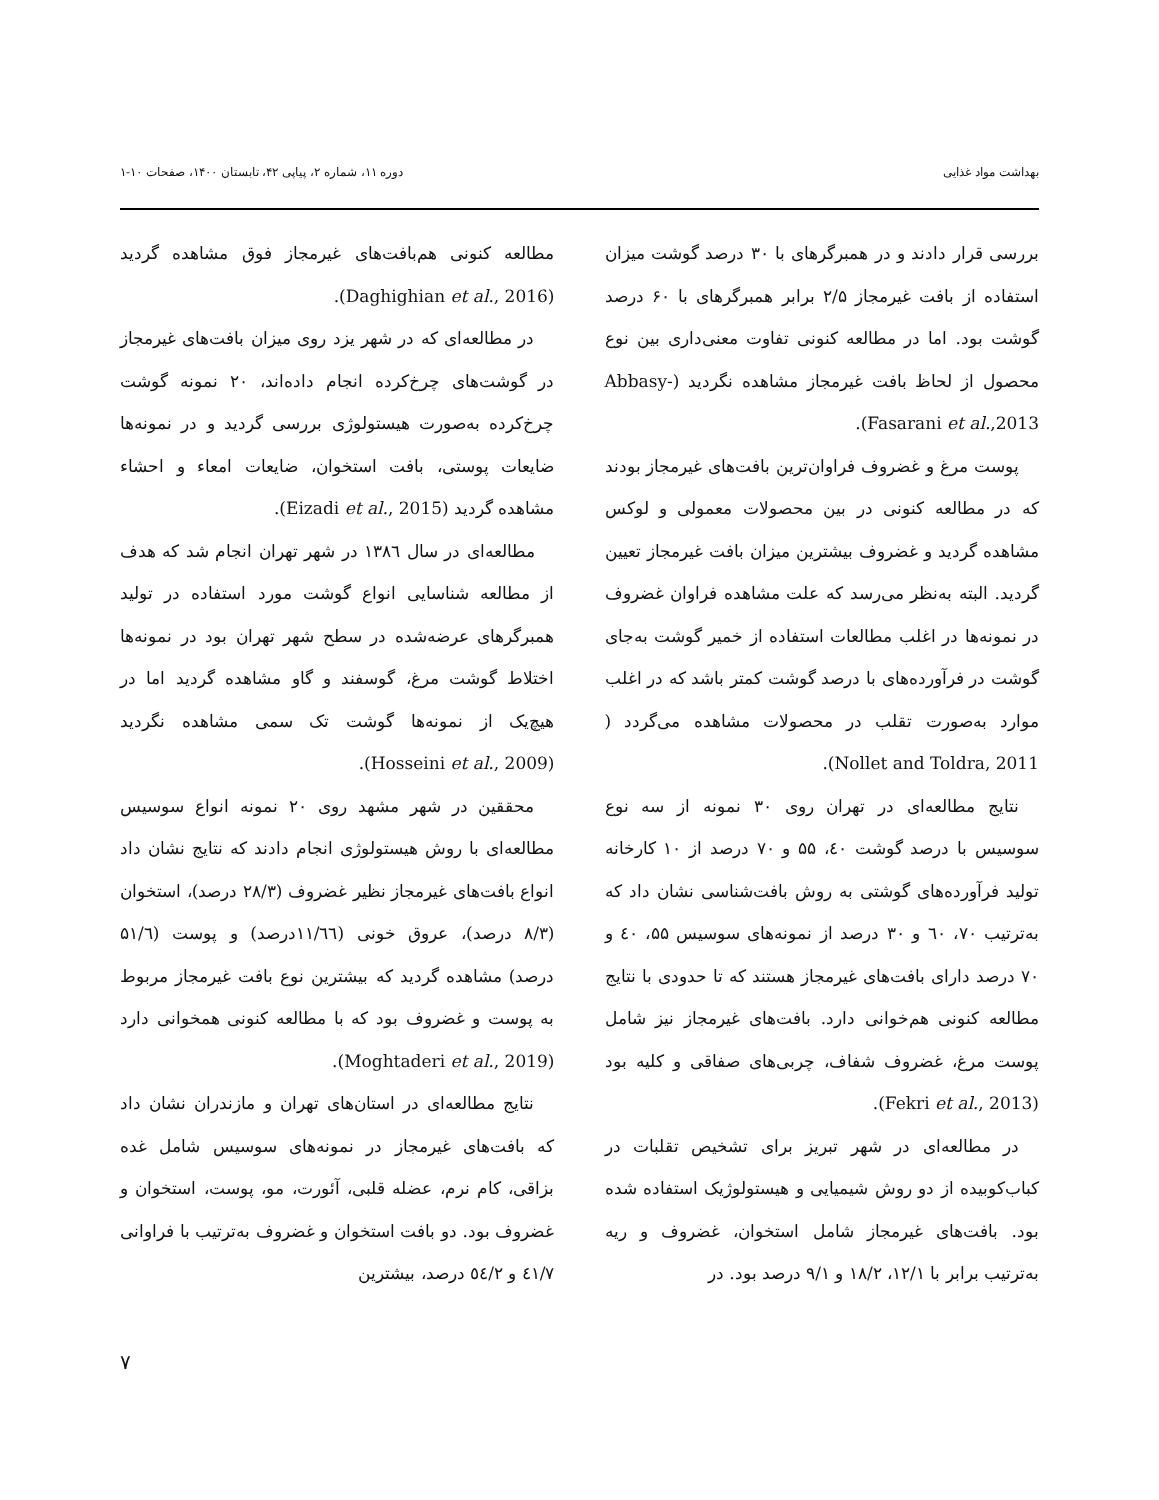بهداشت مواد غذایی دوره ۱۱، شماره ۲، پیاپی ۴۲، تابستان ۱۴۰۰، صفحات ۱۰-۱
بررسی قرار دادند و در همبرگرهای با ۳۰ درصد گوشت میزان استفاده از بافت غیرمجاز ۲/۵ برابر همبرگرهای با ۶۰ درصد گوشت بود. اما در مطالعه کنونی تفاوت معنی‌داری بین نوع محصول از لحاظ بافت غیرمجاز مشاهده نگردید (Abbasy-Fasarani et al.,2013).
پوست مرغ و غضروف فراوان‌ترین بافت‌های غیرمجاز بودند که در مطالعه کنونی در بین محصولات معمولی و لوکس مشاهده گردید و غضروف بیشترین میزان بافت غیرمجاز تعیین گردید. البته به‌نظر می‌رسد که علت مشاهده فراوان غضروف در نمونه‌ها در اغلب مطالعات استفاده از خمیر گوشت به‌جای گوشت در فرآورده‌های با درصد گوشت کمتر باشد که در اغلب موارد به‌صورت تقلب در محصولات مشاهده می‌گردد ( Nollet and Toldra, 2011).
نتایج مطالعه‌ای در تهران روی ۳۰ نمونه از سه نوع سوسیس با درصد گوشت ٤۰، ۵۵ و ۷۰ درصد از ۱۰ کارخانه تولید فرآورده‌های گوشتی به روش بافت‌شناسی نشان داد که به‌ترتیب ۷۰، ٦۰ و ۳۰ درصد از نمونه‌های سوسیس ۵۵، ٤۰ و ۷۰ درصد دارای بافت‌های غیرمجاز هستند که تا حدودی با نتایج مطالعه کنونی هم‌خوانی دارد. بافت‌های غیرمجاز نیز شامل پوست مرغ، غضروف شفاف، چربی‌های صفاقی و کلیه بود (Fekri et al., 2013).
در مطالعه‌ای در شهر تبریز برای تشخیص تقلبات در کباب‌کوبیده از دو روش شیمیایی و هیستولوژیک استفاده شده بود. بافت‌های غیرمجاز شامل استخوان، غضروف و ریه به‌ترتیب برابر با ۱۲/۱، ۱۸/۲ و ۹/۱ درصد بود. در
مطالعه کنونی هم‌بافت‌های غیرمجاز فوق مشاهده گردید (Daghighian et al., 2016).
در مطالعه‌ای که در شهر یزد روی میزان بافت‌های غیرمجاز در گوشت‌های چرخ‌کرده انجام داده‌اند، ۲۰ نمونه گوشت چرخ‌کرده به‌صورت هیستولوژی بررسی گردید و در نمونه‌ها ضایعات پوستی، بافت استخوان، ضایعات امعاء و احشاء مشاهده گردید (Eizadi et al., 2015).
مطالعه‌ای در سال ۱۳۸٦ در شهر تهران انجام شد که هدف از مطالعه شناسایی انواع گوشت مورد استفاده در تولید همبرگرهای عرضه‌شده در سطح شهر تهران بود در نمونه‌ها اختلاط گوشت مرغ، گوسفند و گاو مشاهده گردید اما در هیچ‌یک از نمونه‌ها گوشت تک سمی مشاهده نگردید (Hosseini et al., 2009).
محققین در شهر مشهد روی ۲۰ نمونه انواع سوسیس مطالعه‌ای با روش هیستولوژی انجام دادند که نتایج نشان داد انواع بافت‌های غیرمجاز نظیر غضروف (۲۸/۳ درصد)، استخوان (۸/۳ درصد)، عروق خونی (۱۱/٦٦درصد) و پوست (۵۱/٦ درصد) مشاهده گردید که بیشترین نوع بافت غیرمجاز مربوط به پوست و غضروف بود که با مطالعه کنونی همخوانی دارد (Moghtaderi et al., 2019).
نتایج مطالعه‌ای در استان‌های تهران و مازندران نشان داد که بافت‌های غیرمجاز در نمونه‌های سوسیس شامل غده بزاقی، کام نرم، عضله قلبی، آئورت، مو، پوست، استخوان و غضروف بود. دو بافت استخوان و غضروف به‌ترتیب با فراوانی ٤۱/۷ و ٥٤/۲ درصد، بیشترین
۷